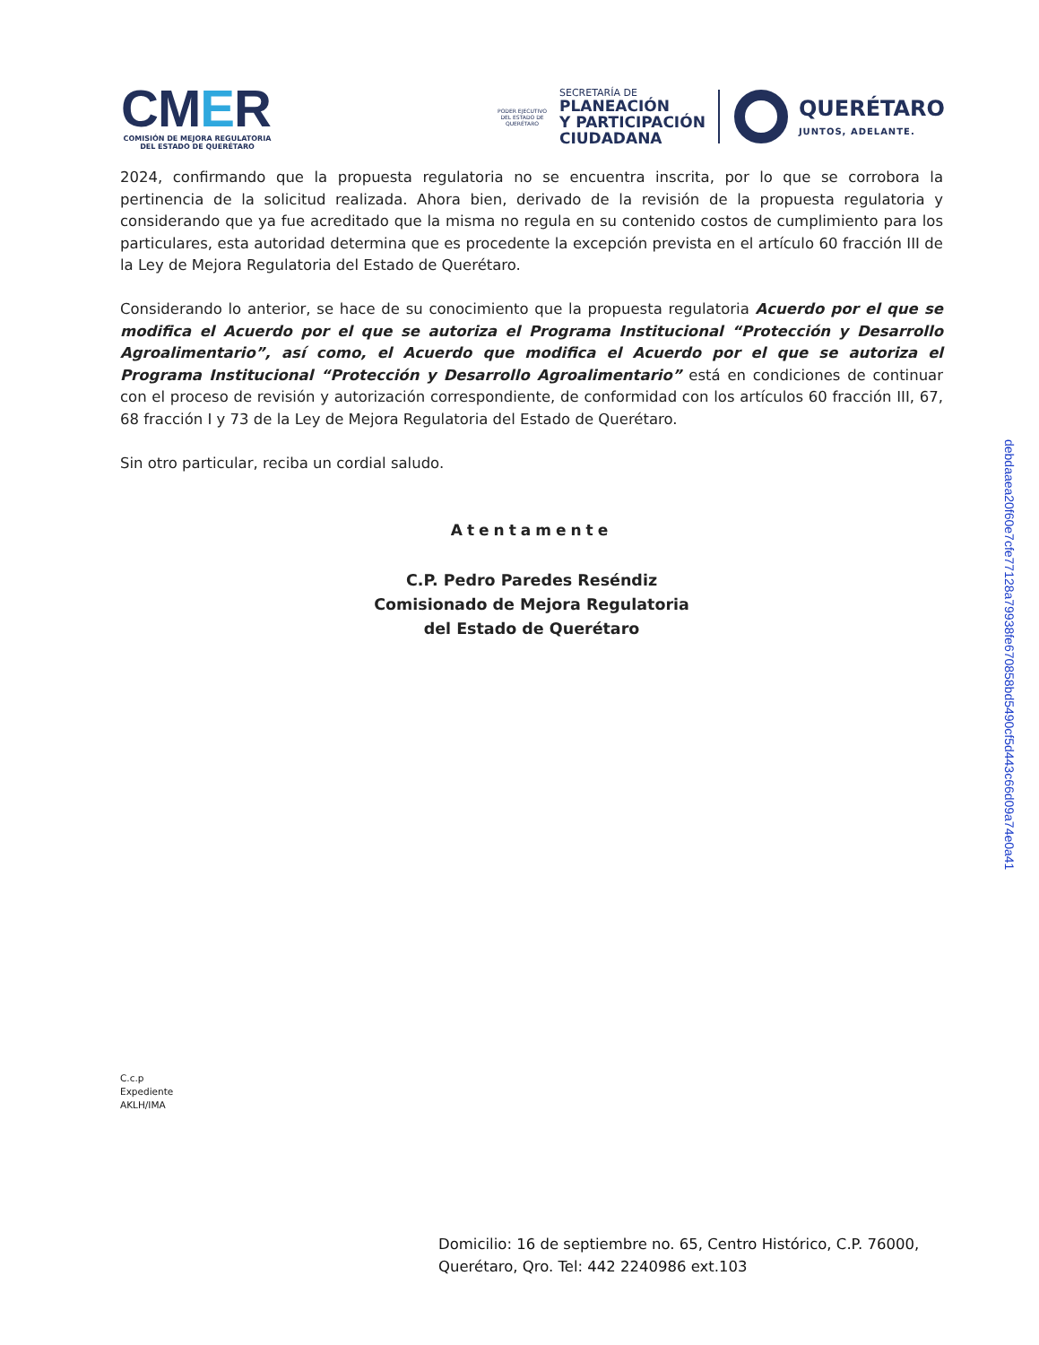CMER
COMISIÓN DE MEJORA REGULATORIA DEL ESTADO DE QUERÉTARO
PODER EJECUTIVO DEL ESTADO DE QUERÉTARO
SECRETARÍA DE
PLANEACIÓN
Y PARTICIPACIÓN
CIUDADANA
QUERÉTARO
JUNTOS, ADELANTE.
2024, confirmando que la propuesta regulatoria no se encuentra inscrita, por lo que se corrobora la pertinencia de la solicitud realizada. Ahora bien, derivado de la revisión de la propuesta regulatoria y considerando que ya fue acreditado que la misma no regula en su contenido costos de cumplimiento para los particulares, esta autoridad determina que es procedente la excepción prevista en el artículo 60 fracción III de la Ley de Mejora Regulatoria del Estado de Querétaro.
Considerando lo anterior, se hace de su conocimiento que la propuesta regulatoria Acuerdo por el que se modifica el Acuerdo por el que se autoriza el Programa Institucional “Protección y Desarrollo Agroalimentario”, así como, el Acuerdo que modifica el Acuerdo por el que se autoriza el Programa Institucional “Protección y Desarrollo Agroalimentario” está en condiciones de continuar con el proceso de revisión y autorización correspondiente, de conformidad con los artículos 60 fracción III, 67, 68 fracción I y 73 de la Ley de Mejora Regulatoria del Estado de Querétaro.
Sin otro particular, reciba un cordial saludo.
Atentamente
C.P. Pedro Paredes Reséndiz
Comisionado de Mejora Regulatoria
del Estado de Querétaro
C.c.p
Expediente
AKLH/IMA
Domicilio: 16 de septiembre no. 65, Centro Histórico, C.P. 76000,
Querétaro, Qro. Tel: 442 2240986 ext.103
debdaaea20f60e7cfe77128a79938fe670858bd5490cf5d443c66d09a74e0a41